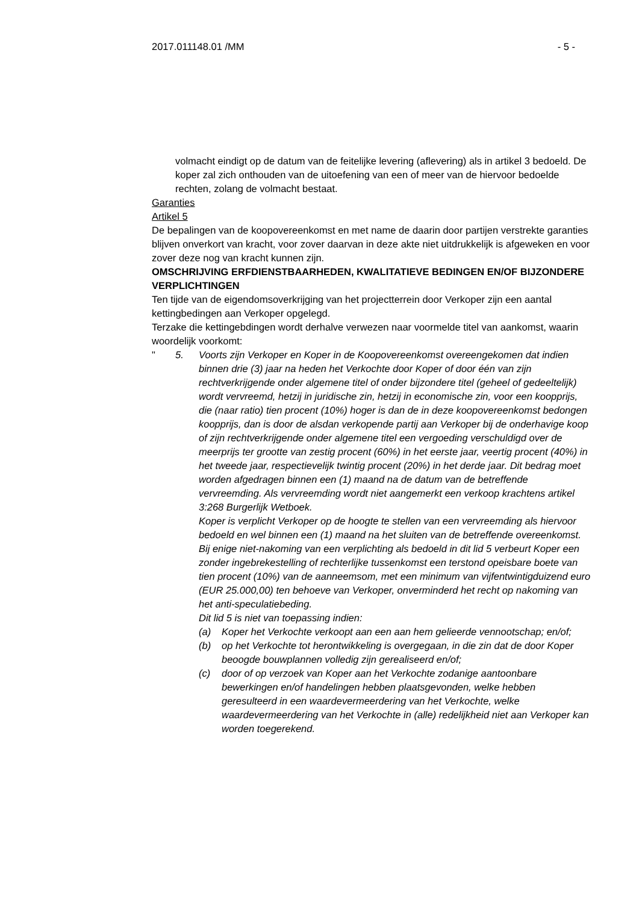2017.011148.01 /MM - 5 -
volmacht eindigt op de datum van de feitelijke levering (aflevering) als in artikel 3 bedoeld. De koper zal zich onthouden van de uitoefening van een of meer van de hiervoor bedoelde rechten, zolang de volmacht bestaat.
Garanties
Artikel 5
De bepalingen van de koopovereenkomst en met name de daarin door partijen verstrekte garanties blijven onverkort van kracht, voor zover daarvan in deze akte niet uitdrukkelijk is afgeweken en voor zover deze nog van kracht kunnen zijn.
OMSCHRIJVING ERFDIENSTBAARHEDEN, KWALITATIEVE BEDINGEN EN/OF BIJZONDERE VERPLICHTINGEN
Ten tijde van de eigendomsoverkrijging van het projectterrein door Verkoper zijn een aantal kettingbedingen aan Verkoper opgelegd.
Terzake die kettingebdingen wordt derhalve verwezen naar voormelde titel van aankomst, waarin woordelijk voorkomt:
" 5. Voorts zijn Verkoper en Koper in de Koopovereenkomst overeengekomen dat indien binnen drie (3) jaar na heden het Verkochte door Koper of door één van zijn rechtverkrijgende onder algemene titel of onder bijzondere titel (geheel of gedeeltelijk) wordt vervreemd, hetzij in juridische zin, hetzij in economische zin, voor een koopprijs, die (naar ratio) tien procent (10%) hoger is dan de in deze koopovereenkomst bedongen koopprijs, dan is door de alsdan verkopende partij aan Verkoper bij de onderhavige koop of zijn rechtverkrijgende onder algemene titel een vergoeding verschuldigd over de meerprijs ter grootte van zestig procent (60%) in het eerste jaar, veertig procent (40%) in het tweede jaar, respectievelijk twintig procent (20%) in het derde jaar. Dit bedrag moet worden afgedragen binnen een (1) maand na de datum van de betreffende vervreemding. Als vervreemding wordt niet aangemerkt een verkoop krachtens artikel 3:268 Burgerlijk Wetboek.
Koper is verplicht Verkoper op de hoogte te stellen van een vervreemding als hiervoor bedoeld en wel binnen een (1) maand na het sluiten van de betreffende overeenkomst.
Bij enige niet-nakoming van een verplichting als bedoeld in dit lid 5 verbeurt Koper een zonder ingebrekestelling of rechterlijke tussenkomst een terstond opeisbare boete van tien procent (10%) van de aanneemsom, met een minimum van vijfentwintigduizend euro (EUR 25.000,00) ten behoeve van Verkoper, onverminderd het recht op nakoming van het anti-speculatiebeding.
Dit lid 5 is niet van toepassing indien:
(a) Koper het Verkochte verkoopt aan een aan hem gelieerde vennootschap; en/of;
(b) op het Verkochte tot herontwikkeling is overgegaan, in die zin dat de door Koper beoogde bouwplannen volledig zijn gerealiseerd en/of;
(c) door of op verzoek van Koper aan het Verkochte zodanige aantoonbare bewerkingen en/of handelingen hebben plaatsgevonden, welke hebben geresulteerd in een waardevermeerdering van het Verkochte, welke waardevermeerdering van het Verkochte in (alle) redelijkheid niet aan Verkoper kan worden toegerekend.